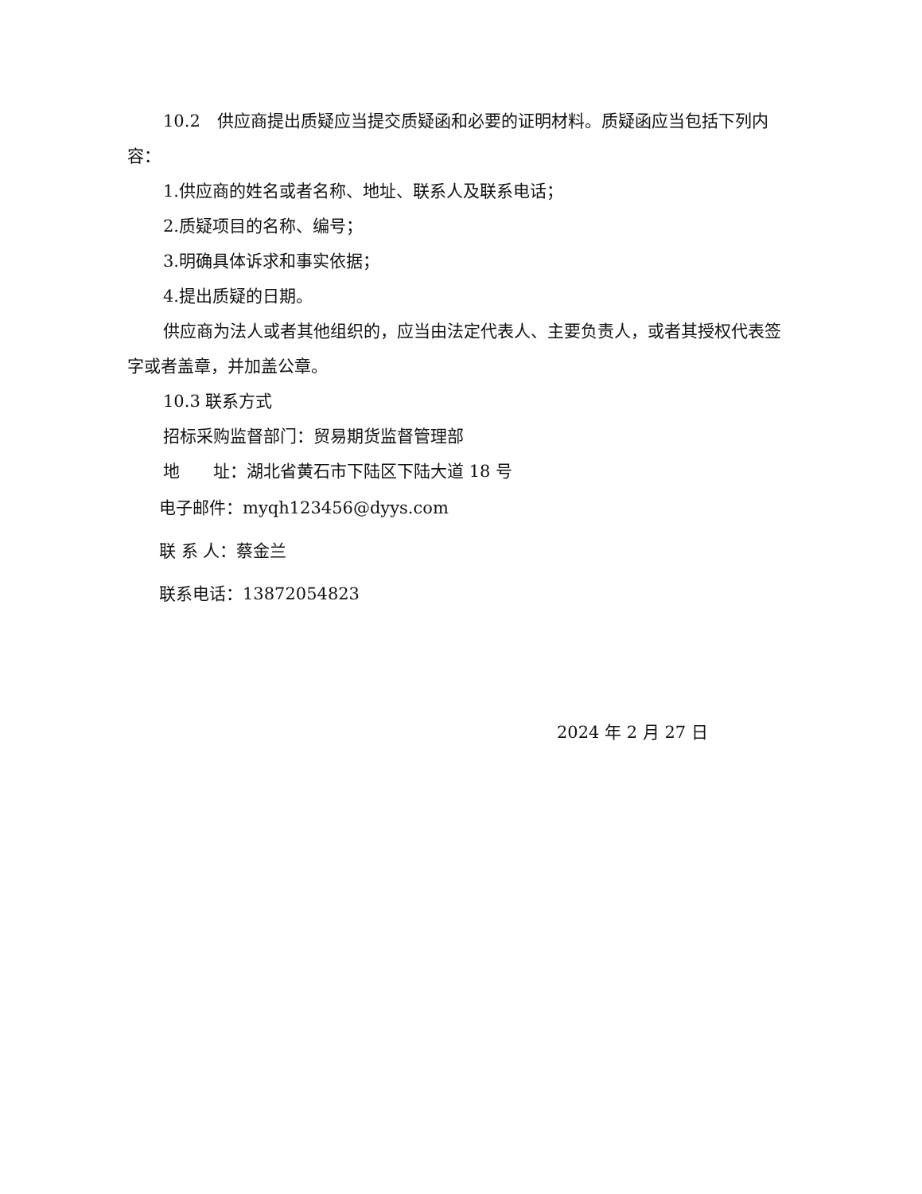10.2　供应商提出质疑应当提交质疑函和必要的证明材料。质疑函应当包括下列内容：
1.供应商的姓名或者名称、地址、联系人及联系电话；
2.质疑项目的名称、编号；
3.明确具体诉求和事实依据；
4.提出质疑的日期。
供应商为法人或者其他组织的，应当由法定代表人、主要负责人，或者其授权代表签字或者盖章，并加盖公章。
10.3 联系方式
招标采购监督部门：贸易期货监督管理部
地　　址：湖北省黄石市下陆区下陆大道 18 号
电子邮件：myqh123456@dyys.com
联 系 人：蔡金兰
联系电话：13872054823
2024 年 2 月 27 日